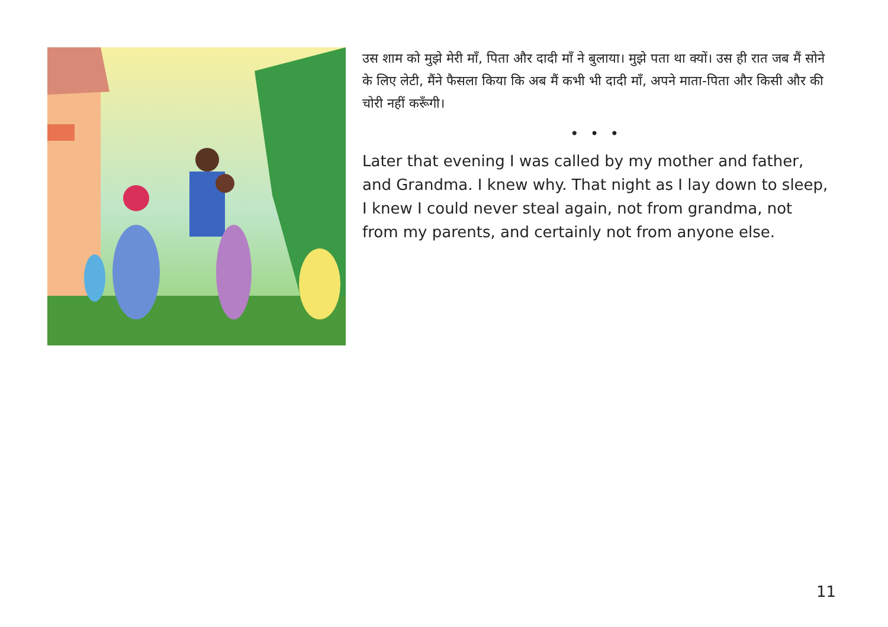उस शाम को मुझे मेरी माँ, पिता और दादी माँ ने बुलाया। मुझे पता था क्यों। उस ही रात जब मैं सोने के लिए लेटी, मैंने फैसला किया कि अब मैं कभी भी दादी माँ, अपने माता-पिता और किसी और की चोरी नहीं करूँगी।
• • •
Later that evening I was called by my mother and father, and Grandma. I knew why. That night as I lay down to sleep, I knew I could never steal again, not from grandma, not from my parents, and certainly not from anyone else.
11